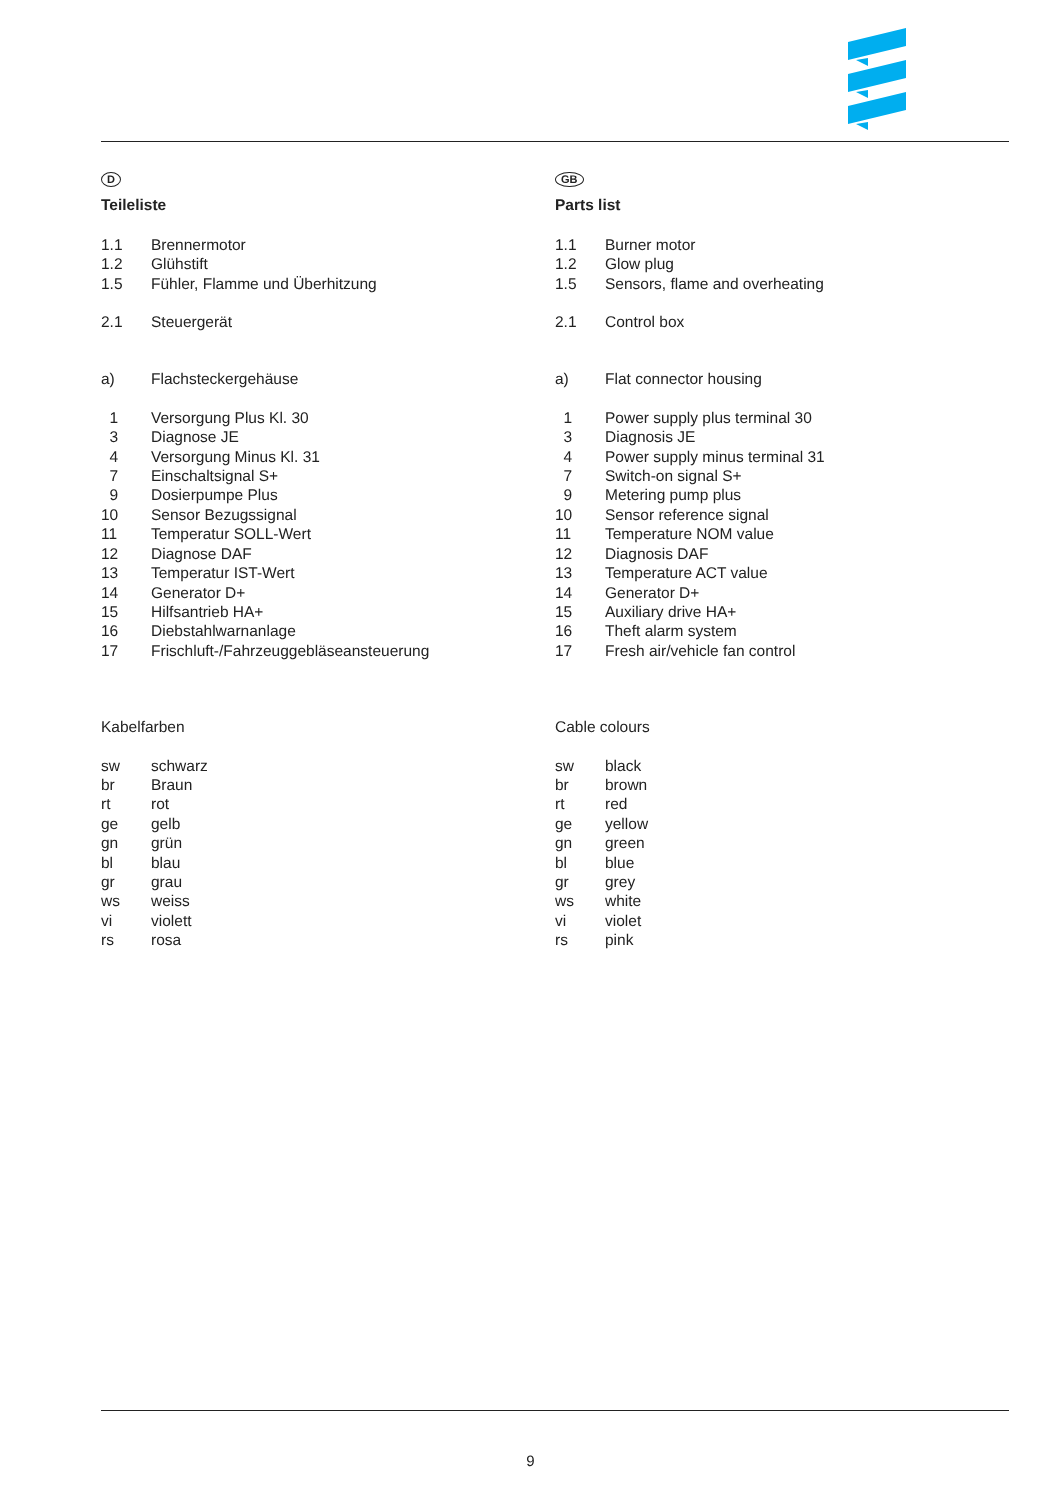D
Teileliste
1.1 Brennermotor
1.2 Glühstift
1.5 Fühler, Flamme und Überhitzung
2.1 Steuergerät
a) Flachsteckergehäuse
1 Versorgung Plus Kl. 30
3 Diagnose JE
4 Versorgung Minus Kl. 31
7 Einschaltsignal S+
9 Dosierpumpe Plus
10 Sensor Bezugssignal
11 Temperatur SOLL-Wert
12 Diagnose DAF
13 Temperatur IST-Wert
14 Generator D+
15 Hilfsantrieb HA+
16 Diebstahlwarnanlage
17 Frischluft-/Fahrzeuggebläseansteuerung
Kabelfarben
sw schwarz
br Braun
rt rot
ge gelb
gn grün
bl blau
gr grau
ws weiss
vi violett
rs rosa
GB
Parts list
1.1 Burner motor
1.2 Glow plug
1.5 Sensors, flame and overheating
2.1 Control box
a) Flat connector housing
1 Power supply plus terminal 30
3 Diagnosis JE
4 Power supply minus terminal 31
7 Switch-on signal S+
9 Metering pump plus
10 Sensor reference signal
11 Temperature NOM value
12 Diagnosis DAF
13 Temperature ACT value
14 Generator D+
15 Auxiliary drive HA+
16 Theft alarm system
17 Fresh air/vehicle fan control
Cable colours
sw black
br brown
rt red
ge yellow
gn green
bl blue
gr grey
ws white
vi violet
rs pink
9